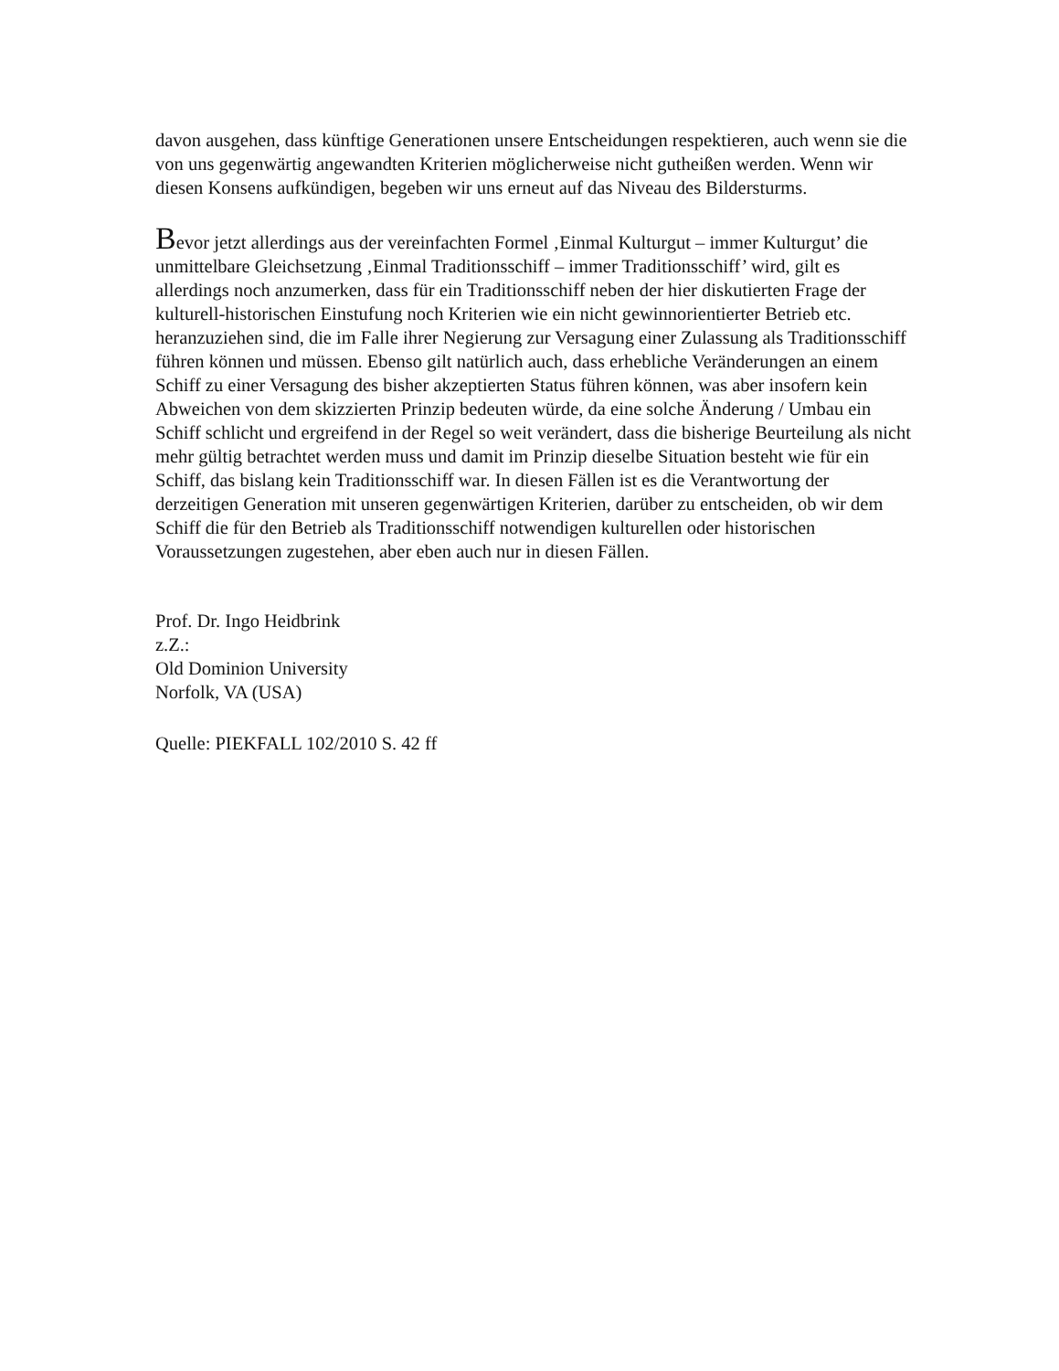davon ausgehen, dass künftige Generationen unsere Entscheidungen respektieren, auch wenn sie die von uns gegenwärtig angewandten Kriterien möglicherweise nicht gutheißen werden. Wenn wir diesen Konsens aufkündigen, begeben wir uns erneut auf das Niveau des Bildersturms.
Bevor jetzt allerdings aus der vereinfachten Formel ‚Einmal Kulturgut – immer Kulturgut’ die unmittelbare Gleichsetzung ‚Einmal Traditionsschiff – immer Traditionsschiff’ wird, gilt es allerdings noch anzumerken, dass für ein Traditionsschiff neben der hier diskutierten Frage der kulturell-historischen Einstufung noch Kriterien wie ein nicht gewinnorientierter Betrieb etc. heranzuziehen sind, die im Falle ihrer Negierung zur Versagung einer Zulassung als Traditionsschiff führen können und müssen. Ebenso gilt natürlich auch, dass erhebliche Veränderungen an einem Schiff zu einer Versagung des bisher akzeptierten Status führen können, was aber insofern kein Abweichen von dem skizzierten Prinzip bedeuten würde, da eine solche Änderung / Umbau ein Schiff schlicht und ergreifend in der Regel so weit verändert, dass die bisherige Beurteilung als nicht mehr gültig betrachtet werden muss und damit im Prinzip dieselbe Situation besteht wie für ein Schiff, das bislang kein Traditionsschiff war. In diesen Fällen ist es die Verantwortung der derzeitigen Generation mit unseren gegenwärtigen Kriterien, darüber zu entscheiden, ob wir dem Schiff die für den Betrieb als Traditionsschiff notwendigen kulturellen oder historischen Voraussetzungen zugestehen, aber eben auch nur in diesen Fällen.
Prof. Dr. Ingo Heidbrink
z.Z.:
Old Dominion University
Norfolk, VA (USA)
Quelle: PIEKFALL 102/2010 S. 42 ff